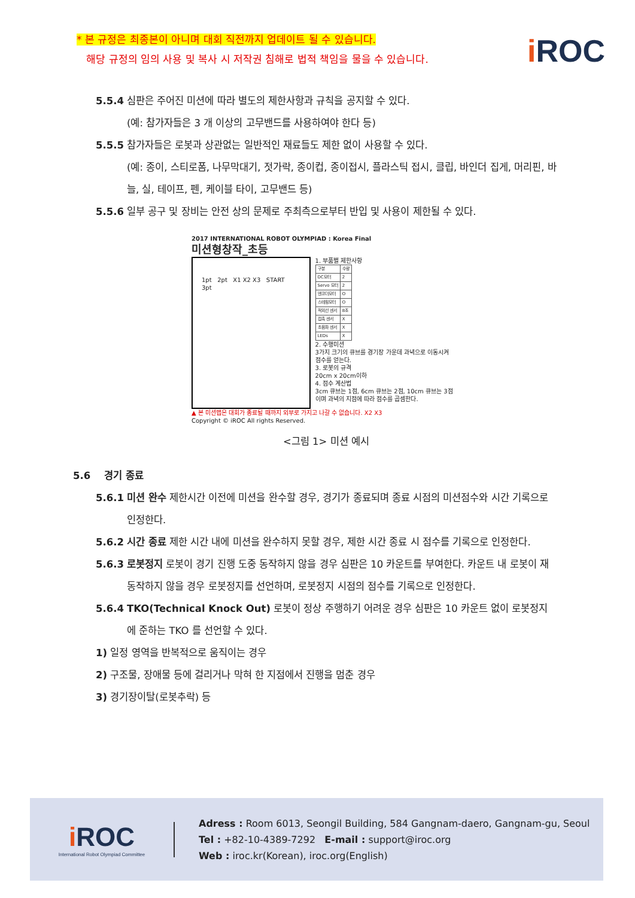* 본 규정은 최종본이 아니며 대회 직전까지 업데이트 될 수 있습니다.
해당 규정의 임의 사용 및 복사 시 저작권 침해로 법적 책임을 물을 수 있습니다.
i ROC
5.5.4 심판은 주어진 미션에 따라 별도의 제한사항과 규칙을 공지할 수 있다.
(예: 참가자들은 3 개 이상의 고무밴드를 사용하여야 한다 등)
5.5.5 참가자들은 로봇과 상관없는 일반적인 재료들도 제한 없이 사용할 수 있다.
(예: 종이, 스티로폼, 나무막대기, 젓가락, 종이컵, 종이접시, 플라스틱 접시, 클립, 바인더 집게, 머리핀, 바늘, 실, 테이프, 펜, 케이블 타이, 고무밴드 등)
5.5.6 일부 공구 및 장비는 안전 상의 문제로 주최측으로부터 반입 및 사용이 제한될 수 있다.
2017 INTERNATIONAL ROBOT OLYMPIAD : Korea Final
미션형창작_초등
1pt 2pt X1 X2 X3 START 3pt
1. 부품별 제한사항
| 구분 | 수량 |
| DC모터 | 2 |
| Servo 모터 | 2 |
| 엔코더모터 | O |
| 스테핑모터 | O |
| 적외선 센서 | 8조 |
| 접촉 센서 | X |
| 초음파 센서 | X |
| LEDs | X |
2. 수행미션
3가지 크기의 큐브를 경기장 가운데 과녁으로 이동시켜 점수를 얻는다.
3. 로봇의 규격
20cm x 20cm이하
4. 점수 계산법
3cm 큐브는 1점, 6cm 큐브는 2점, 10cm 큐브는 3점이며 과녁의 지점에 따라 점수를 곱셈한다.
▲ 본 미션맵은 대회가 종료될 때까지 외부로 가지고 나갈 수 없습니다. X2 X3
Copyright © iROC All rights Reserved.
<그림 1> 미션 예시
5.6 경기 종료
5.6.1 미션 완수 제한시간 이전에 미션을 완수할 경우, 경기가 종료되며 종료 시점의 미션점수와 시간 기록으로 인정한다.
5.6.2 시간 종료 제한 시간 내에 미션을 완수하지 못할 경우, 제한 시간 종료 시 점수를 기록으로 인정한다.
5.6.3 로봇정지 로봇이 경기 진행 도중 동작하지 않을 경우 심판은 10 카운트를 부여한다. 카운트 내 로봇이 재 동작하지 않을 경우 로봇정지를 선언하며, 로봇정지 시점의 점수를 기록으로 인정한다.
5.6.4 TKO(Technical Knock Out) 로봇이 정상 주행하기 어려운 경우 심판은 10 카운트 없이 로봇정지에 준하는 TKO 를 선언할 수 있다.
1) 일정 영역을 반복적으로 움직이는 경우
2) 구조물, 장애물 등에 걸리거나 막혀 한 지점에서 진행을 멈춘 경우
3) 경기장이탈(로봇추락) 등
i ROC
International Robot Olympiad Committee
Adress : Room 6013, Seongil Building, 584 Gangnam-daero, Gangnam-gu, Seoul
Tel : +82-10-4389-7292 E-mail : support@iroc.org
Web : iroc.kr(Korean), iroc.org(English)